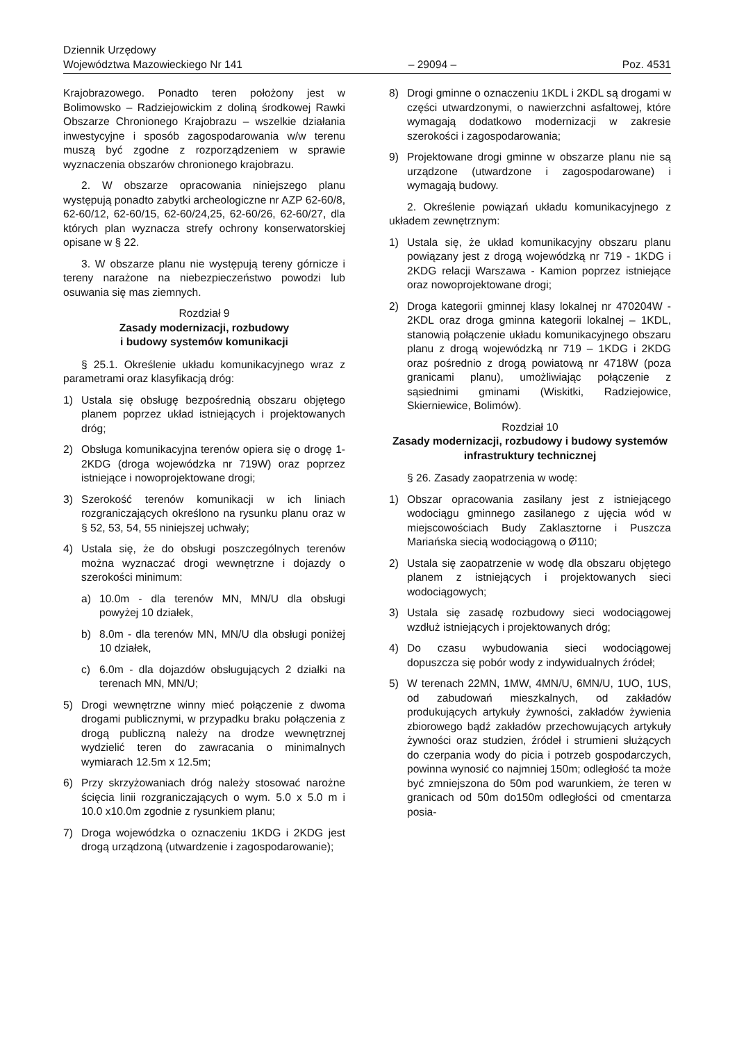Dziennik Urzędowy
Województwa Mazowieckiego Nr 141
– 29094 –
Poz. 4531
Krajobrazowego. Ponadto teren położony jest w Bolimowsko – Radziejowickim z doliną środkowej Rawki Obszarze Chronionego Krajobrazu – wszelkie działania inwestycyjne i sposób zagospodarowania w/w terenu muszą być zgodne z rozporządzeniem w sprawie wyznaczenia obszarów chronionego krajobrazu.
2. W obszarze opracowania niniejszego planu występują ponadto zabytki archeologiczne nr AZP 62-60/8, 62-60/12, 62-60/15, 62-60/24,25, 62-60/26, 62-60/27, dla których plan wyznacza strefy ochrony konserwatorskiej opisane w § 22.
3. W obszarze planu nie występują tereny górnicze i tereny narażone na niebezpieczeństwo powodzi lub osuwania się mas ziemnych.
Rozdział 9
Zasady modernizacji, rozbudowy
i budowy systemów komunikacji
§ 25.1. Określenie układu komunikacyjnego wraz z parametrami oraz klasyfikacją dróg:
1) Ustala się obsługę bezpośrednią obszaru objętego planem poprzez układ istniejących i projektowanych dróg;
2) Obsługa komunikacyjna terenów opiera się o drogę 1-2KDG (droga wojewódzka nr 719W) oraz poprzez istniejące i nowoprojektowane drogi;
3) Szerokość terenów komunikacji w ich liniach rozgraniczających określono na rysunku planu oraz w § 52, 53, 54, 55 niniejszej uchwały;
4) Ustala się, że do obsługi poszczególnych terenów można wyznaczać drogi wewnętrzne i dojazdy o szerokości minimum:
a) 10.0m - dla terenów MN, MN/U dla obsługi powyżej 10 działek,
b) 8.0m - dla terenów MN, MN/U dla obsługi poniżej 10 działek,
c) 6.0m - dla dojazdów obsługujących 2 działki na terenach MN, MN/U;
5) Drogi wewnętrzne winny mieć połączenie z dwoma drogami publicznymi, w przypadku braku połączenia z drogą publiczną należy na drodze wewnętrznej wydzielić teren do zawracania o minimalnych wymiarach 12.5m x 12.5m;
6) Przy skrzyżowaniach dróg należy stosować narożne ścięcia linii rozgraniczających o wym. 5.0 x 5.0 m i 10.0 x10.0m zgodnie z rysunkiem planu;
7) Droga wojewódzka o oznaczeniu 1KDG i 2KDG jest drogą urządzoną (utwardzenie i zagospodarowanie);
8) Drogi gminne o oznaczeniu 1KDL i 2KDL są drogami w części utwardzonymi, o nawierzchni asfaltowej, które wymagają dodatkowo modernizacji w zakresie szerokości i zagospodarowania;
9) Projektowane drogi gminne w obszarze planu nie są urządzone (utwardzone i zagospodarowane) i wymagają budowy.
2. Określenie powiązań układu komunikacyjnego z układem zewnętrznym:
1) Ustala się, że układ komunikacyjny obszaru planu powiązany jest z drogą wojewódzką nr 719 - 1KDG i 2KDG relacji Warszawa - Kamion poprzez istniejące oraz nowoprojektowane drogi;
2) Droga kategorii gminnej klasy lokalnej nr 470204W - 2KDL oraz droga gminna kategorii lokalnej – 1KDL, stanowią połączenie układu komunikacyjnego obszaru planu z drogą wojewódzką nr 719 – 1KDG i 2KDG oraz pośrednio z drogą powiatową nr 4718W (poza granicami planu), umożliwiając połączenie z sąsiednimi gminami (Wiskitki, Radziejowice, Skierniewice, Bolimów).
Rozdział 10
Zasady modernizacji, rozbudowy i budowy systemów infrastruktury technicznej
§ 26. Zasady zaopatrzenia w wodę:
1) Obszar opracowania zasilany jest z istniejącego wodociągu gminnego zasilanego z ujęcia wód w miejscowościach Budy Zaklasztorne i Puszcza Mariańska siecią wodociągową o Ø110;
2) Ustala się zaopatrzenie w wodę dla obszaru objętego planem z istniejących i projektowanych sieci wodociągowych;
3) Ustala się zasadę rozbudowy sieci wodociągowej wzdłuż istniejących i projektowanych dróg;
4) Do czasu wybudowania sieci wodociągowej dopuszcza się pobór wody z indywidualnych źródeł;
5) W terenach 22MN, 1MW, 4MN/U, 6MN/U, 1UO, 1US, od zabudowań mieszkalnych, od zakładów produkujących artykuły żywności, zakładów żywienia zbiorowego bądź zakładów przechowujących artykuły żywności oraz studzien, źródeł i strumieni służących do czerpania wody do picia i potrzeb gospodarczych, powinna wynosić co najmniej 150m; odległość ta może być zmniejszona do 50m pod warunkiem, że teren w granicach od 50m do150m odległości od cmentarza posia-